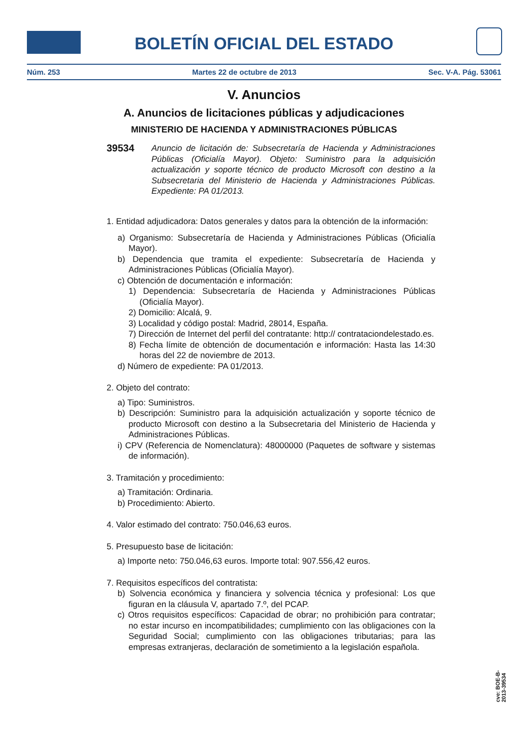BOLETÍN OFICIAL DEL ESTADO
Núm. 253 Martes 22 de octubre de 2013 Sec. V-A. Pág. 53061
V. Anuncios
A. Anuncios de licitaciones públicas y adjudicaciones
MINISTERIO DE HACIENDA Y ADMINISTRACIONES PÚBLICAS
39534
Anuncio de licitación de: Subsecretaría de Hacienda y Administraciones Públicas (Oficialía Mayor). Objeto: Suministro para la adquisición actualización y soporte técnico de producto Microsoft con destino a la Subsecretaria del Ministerio de Hacienda y Administraciones Públicas. Expediente: PA 01/2013.
1. Entidad adjudicadora: Datos generales y datos para la obtención de la información:
a) Organismo: Subsecretaría de Hacienda y Administraciones Públicas (Oficialía Mayor).
b) Dependencia que tramita el expediente: Subsecretaría de Hacienda y Administraciones Públicas (Oficialía Mayor).
c) Obtención de documentación e información:
1) Dependencia: Subsecretaría de Hacienda y Administraciones Públicas (Oficialía Mayor).
2) Domicilio: Alcalá, 9.
3) Localidad y código postal: Madrid, 28014, España.
7) Dirección de Internet del perfil del contratante: http:// contrataciondelestado.es.
8) Fecha límite de obtención de documentación e información: Hasta las 14:30 horas del 22 de noviembre de 2013.
d) Número de expediente: PA 01/2013.
2. Objeto del contrato:
a) Tipo: Suministros.
b) Descripción: Suministro para la adquisición actualización y soporte técnico de producto Microsoft con destino a la Subsecretaria del Ministerio de Hacienda y Administraciones Públicas.
i) CPV (Referencia de Nomenclatura): 48000000 (Paquetes de software y sistemas de información).
3. Tramitación y procedimiento:
a) Tramitación: Ordinaria.
b) Procedimiento: Abierto.
4. Valor estimado del contrato: 750.046,63 euros.
5. Presupuesto base de licitación:
a) Importe neto: 750.046,63 euros. Importe total: 907.556,42 euros.
7. Requisitos específicos del contratista:
b) Solvencia económica y financiera y solvencia técnica y profesional: Los que figuran en la cláusula V, apartado 7.º, del PCAP.
c) Otros requisitos específicos: Capacidad de obrar; no prohibición para contratar; no estar incurso en incompatibilidades; cumplimiento con las obligaciones con la Seguridad Social; cumplimiento con las obligaciones tributarias; para las empresas extranjeras, declaración de sometimiento a la legislación española.
cve: BOE-B-2013-39534